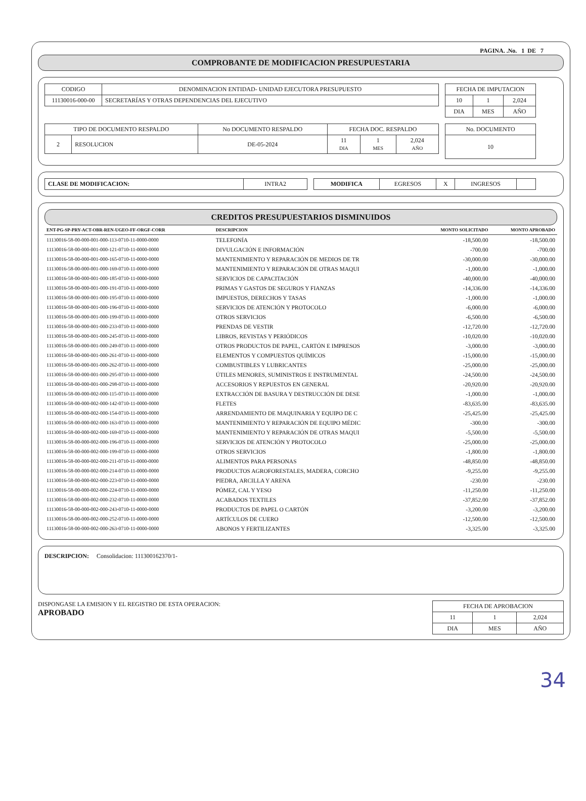PAGINA. .No. 1 DE 7
COMPROBANTE DE MODIFICACION PRESUPUESTARIA
| CODIGO | DENOMINACION ENTIDAD- UNIDAD EJECUTORA PRESUPUESTO |
| 11130016-000-00 | SECRETARÍAS Y OTRAS DEPENDENCIAS DEL EJECUTIVO |
| FECHA DE IMPUTACION | | |
| 10 | 1 | 2,024 |
| DIA | MES | AÑO |
| TIPO DE DOCUMENTO RESPALDO | | No DOCUMENTO RESPALDO | FECHA DOC. RESPALDO | | |
| 2 | RESOLUCION | DE-05-2024 | 11 DIA | 1 MES | 2,024 AÑO |
| No. DOCUMENTO |
| 10 |
| CLASE DE MODIFICACION: | INTRA2 |
| MODIFICA | EGRESOS | X | INGRESOS | |
CREDITOS PRESUPUESTARIOS DISMINUIDOS
| ENT-PG-SP-PRY-ACT-OBR-REN-UGEO-FF-ORGF-CORR | DESCRIPCION | MONTO SOLICITADO | MONTO APROBADO |
| --- | --- | --- | --- |
| 11130016-58-00-000-001-000-113-0710-11-0000-0000 | TELEFONÍA | -18,500.00 | -18,500.00 |
| 11130016-58-00-000-001-000-121-0710-11-0000-0000 | DIVULGACIÓN E INFORMACIÓN | -700.00 | -700.00 |
| 11130016-58-00-000-001-000-165-0710-11-0000-0000 | MANTENIMIENTO Y REPARACIÓN DE MEDIOS DE TR | -30,000.00 | -30,000.00 |
| 11130016-58-00-000-001-000-169-0710-11-0000-0000 | MANTENIMIENTO Y REPARACIÓN DE OTRAS MAQUI | -1,000.00 | -1,000.00 |
| 11130016-58-00-000-001-000-185-0710-11-0000-0000 | SERVICIOS DE CAPACITACIÓN | -40,000.00 | -40,000.00 |
| 11130016-58-00-000-001-000-191-0710-11-0000-0000 | PRIMAS Y GASTOS DE SEGUROS Y FIANZAS | -14,336.00 | -14,336.00 |
| 11130016-58-00-000-001-000-195-0710-11-0000-0000 | IMPUESTOS, DERECHOS Y TASAS | -1,000.00 | -1,000.00 |
| 11130016-58-00-000-001-000-196-0710-11-0000-0000 | SERVICIOS DE ATENCIÓN Y PROTOCOLO | -6,000.00 | -6,000.00 |
| 11130016-58-00-000-001-000-199-0710-11-0000-0000 | OTROS SERVICIOS | -6,500.00 | -6,500.00 |
| 11130016-58-00-000-001-000-233-0710-11-0000-0000 | PRENDAS DE VESTIR | -12,720.00 | -12,720.00 |
| 11130016-58-00-000-001-000-245-0710-11-0000-0000 | LIBROS, REVISTAS Y PERIÓDICOS | -10,020.00 | -10,020.00 |
| 11130016-58-00-000-001-000-249-0710-11-0000-0000 | OTROS PRODUCTOS DE PAPEL, CARTÓN E IMPRESOS | -3,000.00 | -3,000.00 |
| 11130016-58-00-000-001-000-261-0710-11-0000-0000 | ELEMENTOS Y COMPUESTOS QUÍMICOS | -15,000.00 | -15,000.00 |
| 11130016-58-00-000-001-000-262-0710-11-0000-0000 | COMBUSTIBLES Y LUBRICANTES | -25,000.00 | -25,000.00 |
| 11130016-58-00-000-001-000-295-0710-11-0000-0000 | ÚTILES MENORES, SUMINISTROS E INSTRUMENTAL | -24,500.00 | -24,500.00 |
| 11130016-58-00-000-001-000-298-0710-11-0000-0000 | ACCESORIOS Y REPUESTOS EN GENERAL | -20,920.00 | -20,920.00 |
| 11130016-58-00-000-002-000-115-0710-11-0000-0000 | EXTRACCIÓN DE BASURA Y DESTRUCCIÓN DE DESE | -1,000.00 | -1,000.00 |
| 11130016-58-00-000-002-000-142-0710-11-0000-0000 | FLETES | -83,635.00 | -83,635.00 |
| 11130016-58-00-000-002-000-154-0710-11-0000-0000 | ARRENDAMIENTO DE MAQUINARIA Y EQUIPO DE C | -25,425.00 | -25,425.00 |
| 11130016-58-00-000-002-000-163-0710-11-0000-0000 | MANTENIMIENTO Y REPARACIÓN DE EQUIPO MÉDIC | -300.00 | -300.00 |
| 11130016-58-00-000-002-000-169-0710-11-0000-0000 | MANTENIMIENTO Y REPARACIÓN DE OTRAS MAQUI | -5,500.00 | -5,500.00 |
| 11130016-58-00-000-002-000-196-0710-11-0000-0000 | SERVICIOS DE ATENCIÓN Y PROTOCOLO | -25,000.00 | -25,000.00 |
| 11130016-58-00-000-002-000-199-0710-11-0000-0000 | OTROS SERVICIOS | -1,800.00 | -1,800.00 |
| 11130016-58-00-000-002-000-211-0710-11-0000-0000 | ALIMENTOS PARA PERSONAS | -48,850.00 | -48,850.00 |
| 11130016-58-00-000-002-000-214-0710-11-0000-0000 | PRODUCTOS AGROFORESTALES, MADERA, CORCHO | -9,255.00 | -9,255.00 |
| 11130016-58-00-000-002-000-223-0710-11-0000-0000 | PIEDRA, ARCILLA Y ARENA | -230.00 | -230.00 |
| 11130016-58-00-000-002-000-224-0710-11-0000-0000 | PÓMEZ, CAL Y YESO | -11,250.00 | -11,250.00 |
| 11130016-58-00-000-002-000-232-0710-11-0000-0000 | ACABADOS TEXTILES | -37,852.00 | -37,852.00 |
| 11130016-58-00-000-002-000-243-0710-11-0000-0000 | PRODUCTOS DE PAPEL O CARTÓN | -3,200.00 | -3,200.00 |
| 11130016-58-00-000-002-000-252-0710-11-0000-0000 | ARTÍCULOS DE CUERO | -12,500.00 | -12,500.00 |
| 11130016-58-00-000-002-000-263-0710-11-0000-0000 | ABONOS Y FERTILIZANTES | -3,325.00 | -3,325.00 |
DESCRIPCION: Consolidacion: 111300162370/1-
DISPONGASE LA EMISION Y EL REGISTRO DE ESTA OPERACION:
APROBADO
| FECHA DE APROBACION | | |
| 11 | 1 | 2,024 |
| DIA | MES | AÑO |
34